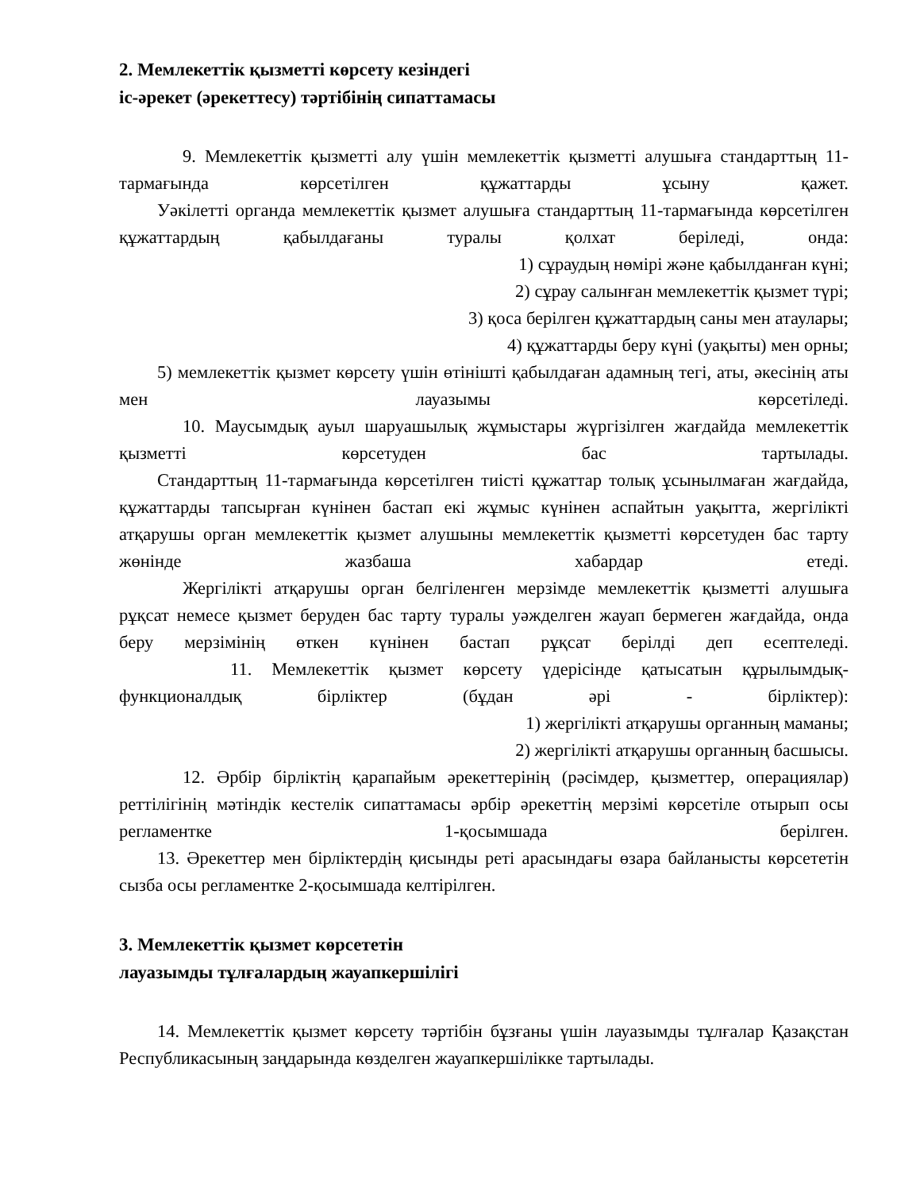2. Мемлекеттік қызметті көрсету кезіндегі
іс-әрекет (әрекеттесу) тәртібінің сипаттамасы
9. Мемлекеттік қызметті алу үшін мемлекеттік қызметті алушыға стандарттың 11-тармағында көрсетілген құжаттарды ұсыну қажет.
Уәкілетті органда мемлекеттік қызмет алушыға стандарттың 11-тармағында көрсетілген құжаттардың қабылдағаны туралы қолхат беріледі, онда:
1) сұраудың нөмірі және қабылданған күні;
2) сұрау салынған мемлекеттік қызмет түрі;
3) қоса берілген құжаттардың саны мен атаулары;
4) құжаттарды беру күні (уақыты) мен орны;
5) мемлекеттік қызмет көрсету үшін өтінішті қабылдаған адамның тегі, аты, әкесінің аты мен лауазымы көрсетіледі.
10. Маусымдық ауыл шаруашылық жұмыстары жүргізілген жағдайда мемлекеттік қызметті көрсетуден бас тартылады.
Стандарттың 11-тармағында көрсетілген тиісті құжаттар толық ұсынылмаған жағдайда, құжаттарды тапсырған күнінен бастап екі жұмыс күнінен аспайтын уақытта, жергілікті атқарушы орган мемлекеттік қызмет алушыны мемлекеттік қызметті көрсетуден бас тарту жөнінде жазбаша хабардар етеді.
Жергілікті атқарушы орган белгіленген мерзімде мемлекеттік қызметті алушыға рұқсат немесе қызмет беруден бас тарту туралы уәжделген жауап бермеген жағдайда, онда беру мерзімінің өткен күнінен бастап рұқсат берілді деп есептеледі.
11. Мемлекеттік қызмет көрсету үдерісінде қатысатын құрылымдық-функционалдық бірліктер (бұдан әрі - бірліктер):
1) жергілікті атқарушы органның маманы;
2) жергілікті атқарушы органның басшысы.
12. Әрбір бірліктің қарапайым әрекеттерінің (рәсімдер, қызметтер, операциялар) реттілігінің мәтіндік кестелік сипаттамасы әрбір әрекеттің мерзімі көрсетіле отырып осы регламентке 1-қосымшада берілген.
13. Әрекеттер мен бірліктердің қисынды реті арасындағы өзара байланысты көрсететін сызба осы регламентке 2-қосымшада келтірілген.
3. Мемлекеттік қызмет көрсететін
лауазымды тұлғалардың жауапкершілігі
14. Мемлекеттік қызмет көрсету тәртібін бұзғаны үшін лауазымды тұлғалар Қазақстан Республикасының заңдарында көзделген жауапкершілікке тартылады.